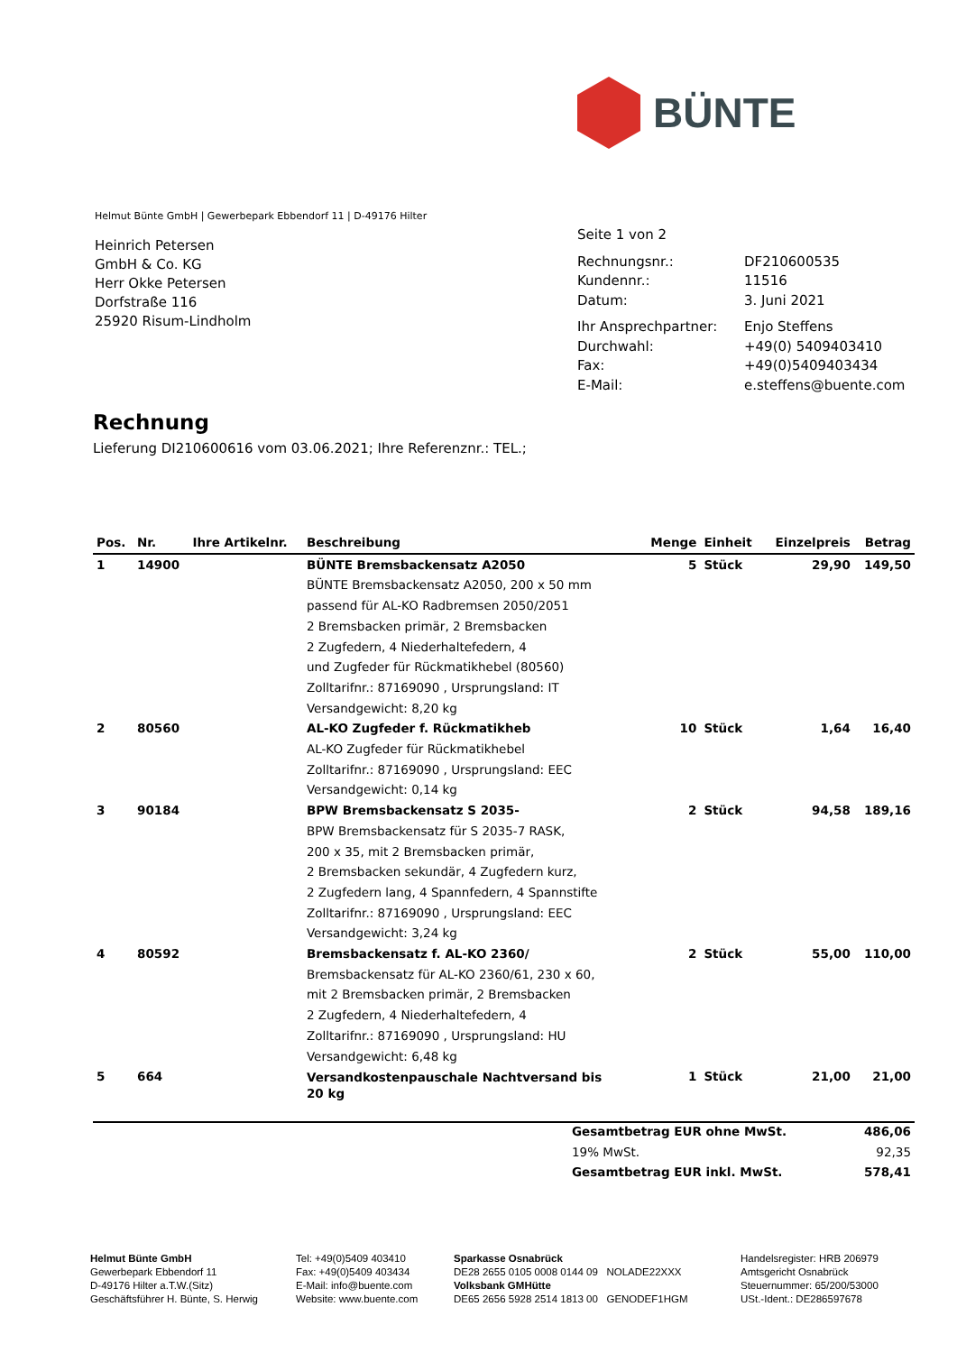BÜNTE
Helmut Bünte GmbH | Gewerbepark Ebbendorf 11 | D-49176 Hilter
Heinrich Petersen
GmbH & Co. KG
Herr Okke Petersen
Dorfstraße 116
25920 Risum-Lindholm
Seite 1 von 2
| Rechnungsnr.: | DF210600535 |
| Kundennr.: | 11516 |
| Datum: | 3. Juni 2021 |
| Ihr Ansprechpartner: | Enjo Steffens |
| Durchwahl: | +49(0) 5409403410 |
| Fax: | +49(0)5409403434 |
| E-Mail: | e.steffens@buente.com |
Rechnung
Lieferung DI210600616 vom 03.06.2021; Ihre Referenznr.: TEL.;
| Pos. | Nr. | Ihre Artikelnr. | Beschreibung | Menge | Einheit | Einzelpreis | Betrag |
| --- | --- | --- | --- | --- | --- | --- | --- |
| 1 | 14900 | | BÜNTE Bremsbackensatz A2050 | 5 | Stück | 29,90 | 149,50 |
| | | | BÜNTE Bremsbackensatz A2050, 200 x 50 mm passend für AL-KO Radbremsen 2050/2051 2 Bremsbacken primär, 2 Bremsbacken 2 Zugfedern, 4 Niederhaltefedern, 4 und Zugfeder für Rückmatikhebel (80560) Zolltarifnr.: 87169090 , Ursprungsland: IT Versandgewicht: 8,20 kg | | | | |
| 2 | 80560 | | AL-KO Zugfeder f. Rückmatikheb | 10 | Stück | 1,64 | 16,40 |
| | | | AL-KO Zugfeder für Rückmatikhebel Zolltarifnr.: 87169090 , Ursprungsland: EEC Versandgewicht: 0,14 kg | | | | |
| 3 | 90184 | | BPW Bremsbackensatz S 2035- | 2 | Stück | 94,58 | 189,16 |
| | | | BPW Bremsbackensatz für S 2035-7 RASK, 200 x 35, mit 2 Bremsbacken primär, 2 Bremsbacken sekundär, 4 Zugfedern kurz, 2 Zugfedern lang, 4 Spannfedern, 4 Spannstifte Zolltarifnr.: 87169090 , Ursprungsland: EEC Versandgewicht: 3,24 kg | | | | |
| 4 | 80592 | | Bremsbackensatz f. AL-KO 2360/ | 2 | Stück | 55,00 | 110,00 |
| | | | Bremsbackensatz für AL-KO 2360/61, 230 x 60, mit 2 Bremsbacken primär, 2 Bremsbacken 2 Zugfedern, 4 Niederhaltefedern, 4 Zolltarifnr.: 87169090 , Ursprungsland: HU Versandgewicht: 6,48 kg | | | | |
| 5 | 664 | | Versandkostenpauschale Nachtversand bis 20 kg | 1 | Stück | 21,00 | 21,00 |
| Gesamtbetrag EUR ohne MwSt. | 486,06 |
| 19% MwSt. | 92,35 |
| Gesamtbetrag EUR inkl. MwSt. | 578,41 |
Helmut Bünte GmbH
Gewerbepark Ebbendorf 11
D-49176 Hilter a.T.W.(Sitz)
Geschäftsführer H. Bünte, S. Herwig
Tel: +49(0)5409 403410
Fax: +49(0)5409 403434
E-Mail: info@buente.com
Website: www.buente.com
Sparkasse Osnabrück
DE28 2655 0105 0008 0144 09 NOLADE22XXX
Volksbank GMHütte
DE65 2656 5928 2514 1813 00 GENODEF1HGM
Handelsregister: HRB 206979
Amtsgericht Osnabrück
Steuernummer: 65/200/53000
USt.-Ident.: DE286597678